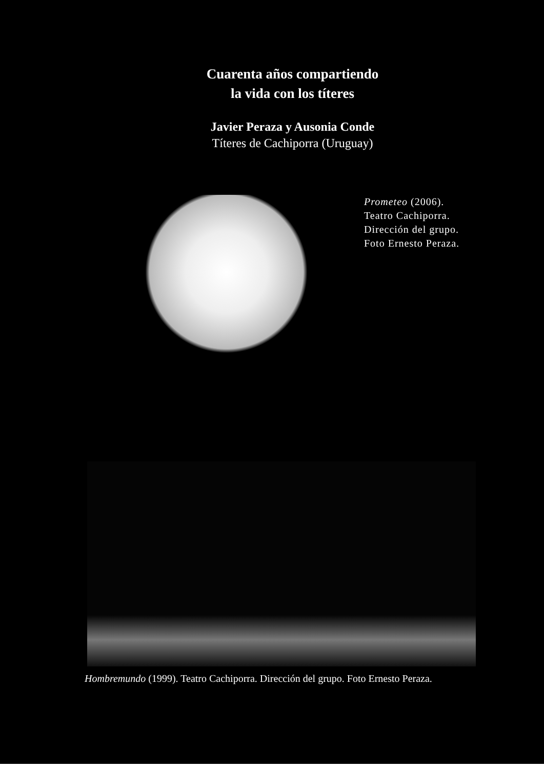Cuarenta años compartiendo
la vida con los títeres
Javier Peraza y Ausonia Conde
Títeres de Cachiporra (Uruguay)
Prometeo (2006).
Teatro Cachiporra.
Dirección del grupo.
Foto Ernesto Peraza.
Hombremundo (1999). Teatro Cachiporra. Dirección del grupo. Foto Ernesto Peraza.